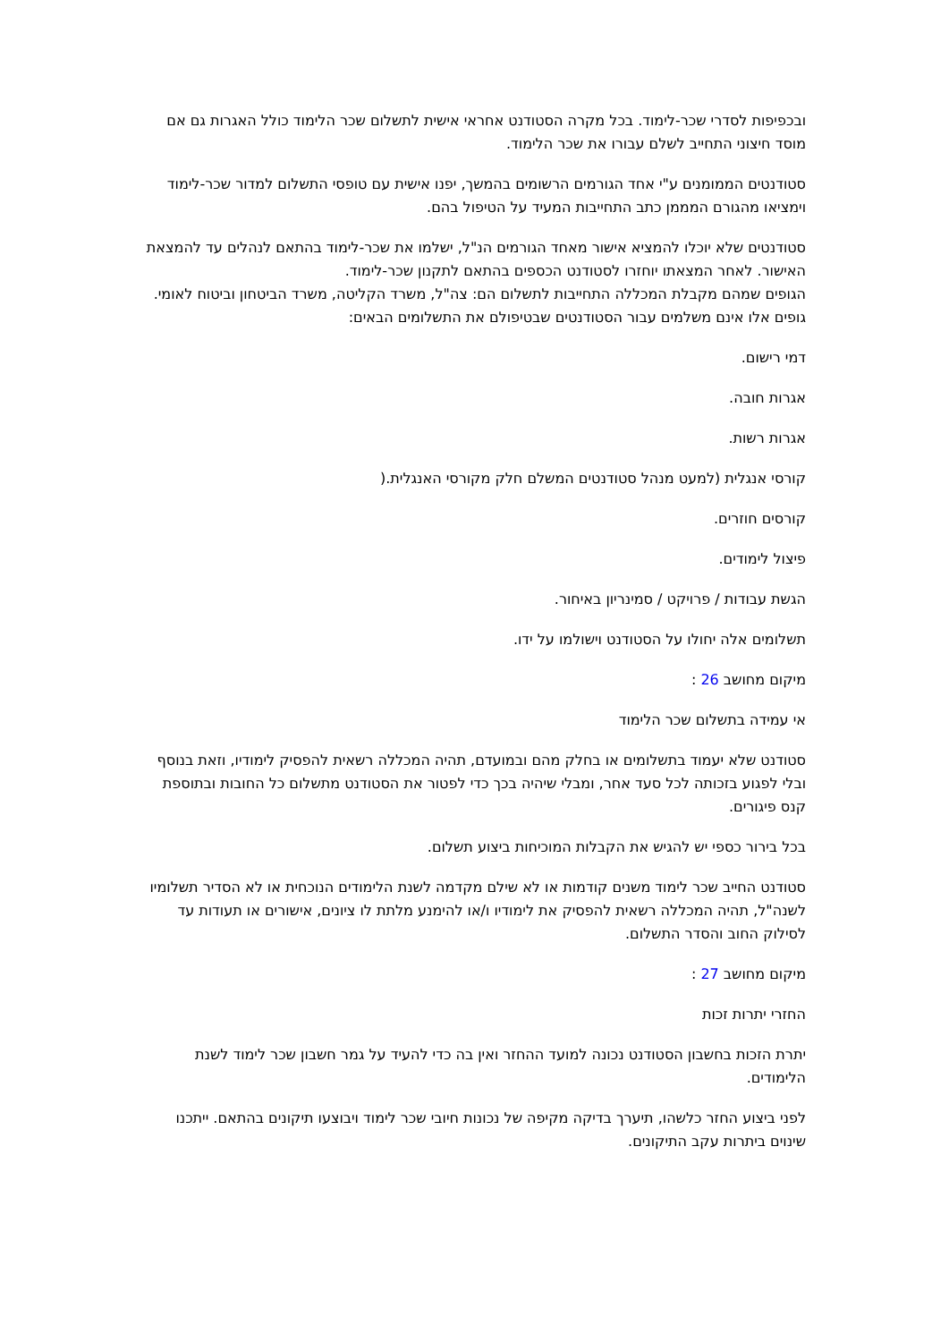ובכפיפות לסדרי שכר-לימוד. בכל מקרה הסטודנט אחראי אישית לתשלום שכר הלימוד כולל האגרות גם אם מוסד חיצוני התחייב לשלם עבורו את שכר הלימוד.
סטודנטים הממומנים ע"י אחד הגורמים הרשומים בהמשך, יפנו אישית עם טופסי התשלום למדור שכר-לימוד וימציאו מהגורם המממן כתב התחייבות המעיד על הטיפול בהם.
סטודנטים שלא יוכלו להמציא אישור מאחד הגורמים הנ"ל, ישלמו את שכר-לימוד בהתאם לנהלים עד להמצאת האישור. לאחר המצאתו יוחזרו לסטודנט הכספים בהתאם לתקנון שכר-לימוד.
הגופים שמהם מקבלת המכללה התחייבות לתשלום הם: צה"ל, משרד הקליטה, משרד הביטחון וביטוח לאומי. גופים אלו אינם משלמים עבור הסטודנטים שבטיפולם את התשלומים הבאים:
דמי רישום.
אגרות חובה.
אגרות רשות.
קורסי אנגלית (למעט מנהל סטודנטים המשלם חלק מקורסי האנגלית.(
קורסים חוזרים.
פיצול לימודים.
הגשת עבודות / פרויקט / סמינריון באיחור.
תשלומים אלה יחולו על הסטודנט וישולמו על ידו.
מיקום מחושב 26 :
אי עמידה בתשלום שכר הלימוד
סטודנט שלא יעמוד בתשלומים או בחלק מהם ובמועדם, תהיה המכללה רשאית להפסיק לימודיו, וזאת בנוסף ובלי לפגוע בזכותה לכל סעד אחר, ומבלי שיהיה בכך כדי לפטור את הסטודנט מתשלום כל החובות ובתוספת קנס פיגורים.
בכל בירור כספי יש להגיש את הקבלות המוכיחות ביצוע תשלום.
סטודנט החייב שכר לימוד משנים קודמות או לא שילם מקדמה לשנת הלימודים הנוכחית או לא הסדיר תשלומיו לשנה"ל, תהיה המכללה רשאית להפסיק את לימודיו ו/או להימנע מלתת לו ציונים, אישורים או תעודות עד לסילוק החוב והסדר התשלום.
מיקום מחושב 27 :
החזרי יתרות זכות
יתרת הזכות בחשבון הסטודנט נכונה למועד ההחזר ואין בה כדי להעיד על גמר חשבון שכר לימוד לשנת הלימודים.
לפני ביצוע החזר כלשהו, תיערך בדיקה מקיפה של נכונות חיובי שכר לימוד ויבוצעו תיקונים בהתאם. ייתכנו שינוים ביתרות עקב התיקונים.